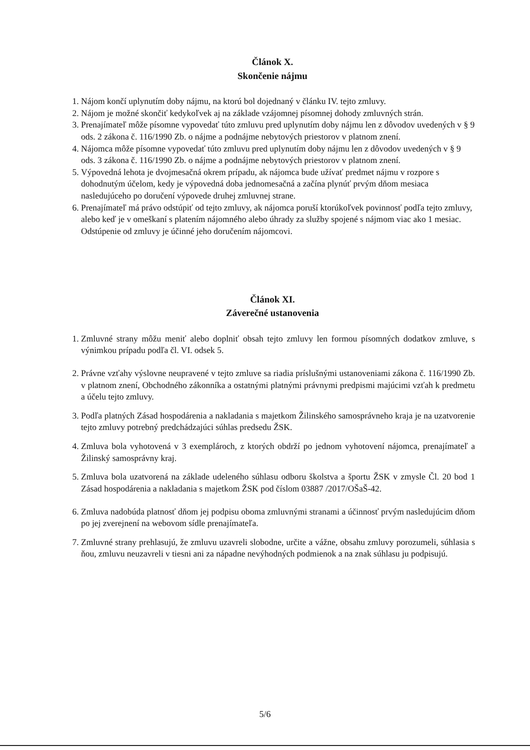Článok X.
Skončenie nájmu
1. Nájom končí uplynutím doby nájmu, na ktorú bol dojednaný v článku IV. tejto zmluvy.
2. Nájom je možné skončiť kedykoľvek aj na základe vzájomnej písomnej dohody zmluvných strán.
3. Prenajímateľ môže písomne vypovedať túto zmluvu pred uplynutím doby nájmu len z dôvodov uvedených v § 9 ods. 2 zákona č. 116/1990 Zb. o nájme a podnájme nebytových priestorov v platnom znení.
4. Nájomca môže písomne vypovedať túto zmluvu pred uplynutím doby nájmu len z dôvodov uvedených v § 9 ods. 3 zákona č. 116/1990 Zb. o nájme a podnájme nebytových priestorov v platnom znení.
5. Výpovedná lehota je dvojmesačná okrem prípadu, ak nájomca bude užívať predmet nájmu v rozpore s dohodnutým účelom, kedy je výpovedná doba jednomesačná a začína plynúť prvým dňom mesiaca nasledujúceho po doručení výpovede druhej zmluvnej strane.
6. Prenajímateľ má právo odstúpiť od tejto zmluvy, ak nájomca poruší ktorúkoľvek povinnosť podľa tejto zmluvy, alebo keď je v omeškaní s platením nájomného alebo úhrady za služby spojené s nájmom viac ako 1 mesiac. Odstúpenie od zmluvy je účinné jeho doručením nájomcovi.
Článok XI.
Záverečné ustanovenia
1. Zmluvné strany môžu meniť alebo doplniť obsah tejto zmluvy len formou písomných dodatkov zmluve, s výnimkou prípadu podľa čl. VI. odsek 5.
2. Právne vzťahy výslovne neupravené v tejto zmluve sa riadia príslušnými ustanoveniami zákona č. 116/1990 Zb. v platnom znení, Obchodného zákonníka a ostatnými platnými právnymi predpismi majúcimi vzťah k predmetu a účelu tejto zmluvy.
3. Podľa platných Zásad hospodárenia a nakladania s majetkom Žilinského samosprávneho kraja je na uzatvorenie tejto zmluvy potrebný predchádzajúci súhlas predsedu ŽSK.
4. Zmluva bola vyhotovená v 3 exemplároch, z ktorých obdrží po jednom vyhotovení nájomca, prenajímateľ a Žilinský samosprávny kraj.
5. Zmluva bola uzatvorená na základe udeleného súhlasu odboru školstva a športu ŽSK v zmysle Čl. 20 bod 1 Zásad hospodárenia a nakladania s majetkom ŽSK pod číslom 03887 /2017/OŠaŠ-42.
6. Zmluva nadobúda platnosť dňom jej podpisu oboma zmluvnými stranami a účinnosť prvým nasledujúcim dňom po jej zverejnení na webovom sídle prenajímateľa.
7. Zmluvné strany prehlasujú, že zmluvu uzavreli slobodne, určite a vážne, obsahu zmluvy porozumeli, súhlasia s ňou, zmluvu neuzavreli v tiesni ani za nápadne nevýhodných podmienok a na znak súhlasu ju podpisujú.
5/6